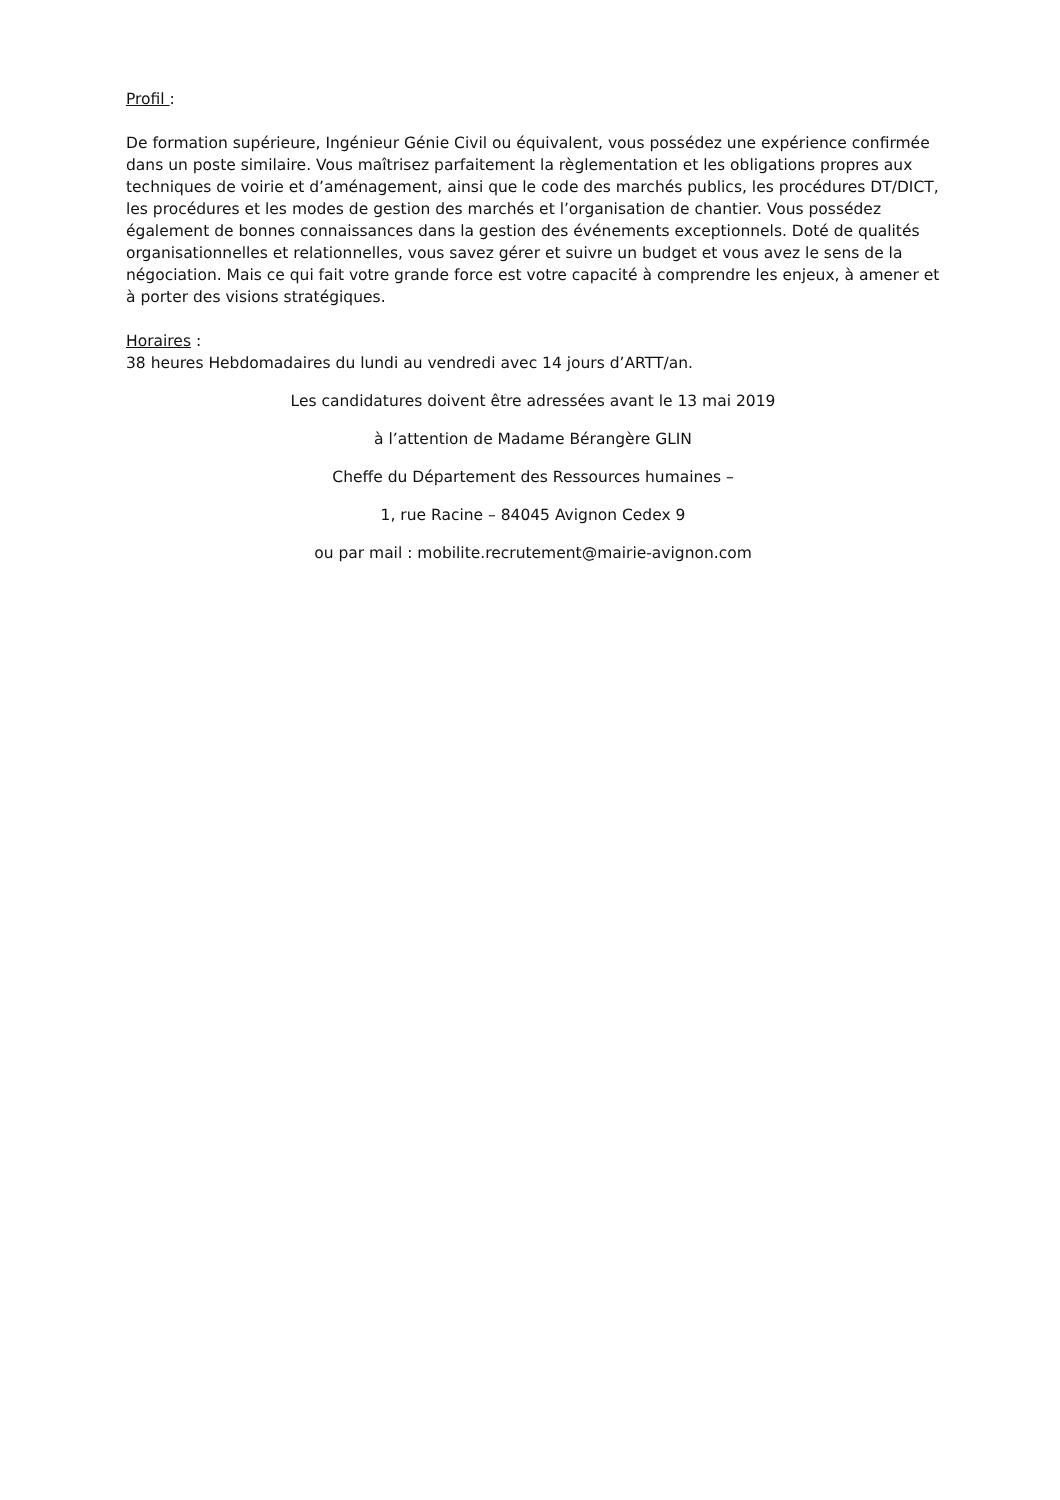Profil :
De formation supérieure, Ingénieur Génie Civil ou équivalent, vous possédez une expérience confirmée dans un poste similaire. Vous maîtrisez parfaitement la règlementation et les obligations propres aux techniques de voirie et d’aménagement, ainsi que le code des marchés publics, les procédures DT/DICT, les procédures et les modes de gestion des marchés et l’organisation de chantier. Vous possédez également de bonnes connaissances dans la gestion des événements exceptionnels. Doté de qualités organisationnelles et relationnelles, vous savez gérer et suivre un budget et vous avez le sens de la négociation. Mais ce qui fait votre grande force est votre capacité à comprendre les enjeux, à amener et à porter des visions stratégiques.
Horaires :
38 heures Hebdomadaires du lundi au vendredi avec 14 jours d’ARTT/an.
Les candidatures doivent être adressées avant le 13 mai 2019
à l’attention de Madame Bérangère GLIN
Cheffe du Département des Ressources humaines –
1, rue Racine – 84045 Avignon Cedex 9
ou par mail : mobilite.recrutement@mairie-avignon.com